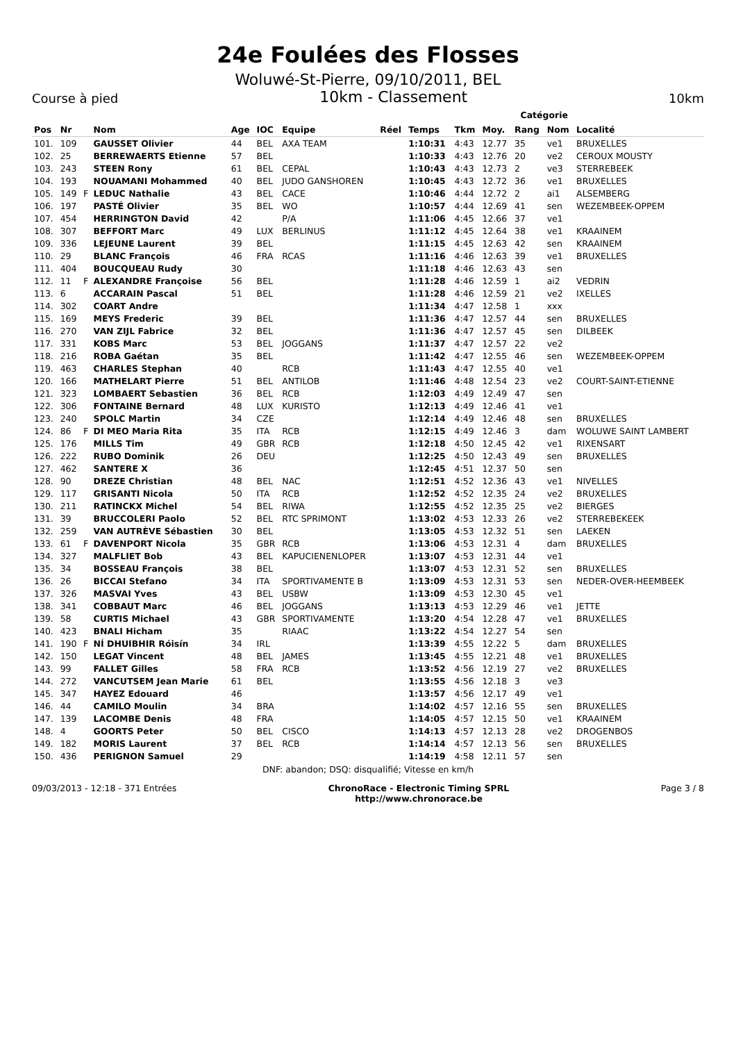24e Foulées des Flosses
Woluwé-St-Pierre, 09/10/2011, BEL
Course à pied 10km - Classement 10km
Catégorie
| Pos | Nr | | Nom | Age | IOC | Equipe | Réel | Temps | Tkm | Moy. | Rang | Nom | Localité |
| --- | --- | --- | --- | --- | --- | --- | --- | --- | --- | --- | --- | --- | --- |
| 101. | 109 | | GAUSSET Olivier | 44 | BEL | AXA TEAM | | 1:10:31 | 4:43 | 12.77 | 35 | ve1 | BRUXELLES |
| 102. | 25 | | BERREWAERTS Etienne | 57 | BEL | | | 1:10:33 | 4:43 | 12.76 | 20 | ve2 | CEROUX MOUSTY |
| 103. | 243 | | STEEN Rony | 61 | BEL | CEPAL | | 1:10:43 | 4:43 | 12.73 | 2 | ve3 | STERREBEEK |
| 104. | 193 | | NOUAMANI Mohammed | 40 | BEL | JUDO GANSHOREN | | 1:10:45 | 4:43 | 12.72 | 36 | ve1 | BRUXELLES |
| 105. | 149 | F | LEDUC Nathalie | 43 | BEL | CACE | | 1:10:46 | 4:44 | 12.72 | 2 | ai1 | ALSEMBERG |
| 106. | 197 | | PASTÉ Olivier | 35 | BEL | WO | | 1:10:57 | 4:44 | 12.69 | 41 | sen | WEZEMBEEK-OPPEM |
| 107. | 454 | | HERRINGTON David | 42 | | P/A | | 1:11:06 | 4:45 | 12.66 | 37 | ve1 | |
| 108. | 307 | | BEFFORT Marc | 49 | LUX | BERLINUS | | 1:11:12 | 4:45 | 12.64 | 38 | ve1 | KRAAINEM |
| 109. | 336 | | LEJEUNE Laurent | 39 | BEL | | | 1:11:15 | 4:45 | 12.63 | 42 | sen | KRAAINEM |
| 110. | 29 | | BLANC François | 46 | FRA | RCAS | | 1:11:16 | 4:46 | 12.63 | 39 | ve1 | BRUXELLES |
| 111. | 404 | | BOUCQUEAU Rudy | 30 | | | | 1:11:18 | 4:46 | 12.63 | 43 | sen | |
| 112. | 11 | F | ALEXANDRE Françoise | 56 | BEL | | | 1:11:28 | 4:46 | 12.59 | 1 | ai2 | VEDRIN |
| 113. | 6 | | ACCARAIN Pascal | 51 | BEL | | | 1:11:28 | 4:46 | 12.59 | 21 | ve2 | IXELLES |
| 114. | 302 | | COART Andre | | | | | 1:11:34 | 4:47 | 12.58 | 1 | xxx | |
| 115. | 169 | | MEYS Frederic | 39 | BEL | | | 1:11:36 | 4:47 | 12.57 | 44 | sen | BRUXELLES |
| 116. | 270 | | VAN ZIJL Fabrice | 32 | BEL | | | 1:11:36 | 4:47 | 12.57 | 45 | sen | DILBEEK |
| 117. | 331 | | KOBS Marc | 53 | BEL | JOGGANS | | 1:11:37 | 4:47 | 12.57 | 22 | ve2 | |
| 118. | 216 | | ROBA Gaétan | 35 | BEL | | | 1:11:42 | 4:47 | 12.55 | 46 | sen | WEZEMBEEK-OPPEM |
| 119. | 463 | | CHARLES Stephan | 40 | | RCB | | 1:11:43 | 4:47 | 12.55 | 40 | ve1 | |
| 120. | 166 | | MATHELART Pierre | 51 | BEL | ANTILOB | | 1:11:46 | 4:48 | 12.54 | 23 | ve2 | COURT-SAINT-ETIENNE |
| 121. | 323 | | LOMBAERT Sebastien | 36 | BEL | RCB | | 1:12:03 | 4:49 | 12.49 | 47 | sen | |
| 122. | 306 | | FONTAINE Bernard | 48 | LUX | KURISTO | | 1:12:13 | 4:49 | 12.46 | 41 | ve1 | |
| 123. | 240 | | SPOLC Martin | 34 | CZE | | | 1:12:14 | 4:49 | 12.46 | 48 | sen | BRUXELLES |
| 124. | 86 | F | DI MEO Maria Rita | 35 | ITA | RCB | | 1:12:15 | 4:49 | 12.46 | 3 | dam | WOLUWE SAINT LAMBERT |
| 125. | 176 | | MILLS Tim | 49 | GBR | RCB | | 1:12:18 | 4:50 | 12.45 | 42 | ve1 | RIXENSART |
| 126. | 222 | | RUBO Dominik | 26 | DEU | | | 1:12:25 | 4:50 | 12.43 | 49 | sen | BRUXELLES |
| 127. | 462 | | SANTERE X | 36 | | | | 1:12:45 | 4:51 | 12.37 | 50 | sen | |
| 128. | 90 | | DREZE Christian | 48 | BEL | NAC | | 1:12:51 | 4:52 | 12.36 | 43 | ve1 | NIVELLES |
| 129. | 117 | | GRISANTI Nicola | 50 | ITA | RCB | | 1:12:52 | 4:52 | 12.35 | 24 | ve2 | BRUXELLES |
| 130. | 211 | | RATINCKX Michel | 54 | BEL | RIWA | | 1:12:55 | 4:52 | 12.35 | 25 | ve2 | BIERGES |
| 131. | 39 | | BRUCCOLERI Paolo | 52 | BEL | RTC SPRIMONT | | 1:13:02 | 4:53 | 12.33 | 26 | ve2 | STERREBEKEEK |
| 132. | 259 | | VAN AUTRÈVE Sébastien | 30 | BEL | | | 1:13:05 | 4:53 | 12.32 | 51 | sen | LAEKEN |
| 133. | 61 | F | DAVENPORT Nicola | 35 | GBR | RCB | | 1:13:06 | 4:53 | 12.31 | 4 | dam | BRUXELLES |
| 134. | 327 | | MALFLIET Bob | 43 | BEL | KAPUCIENENLOPER | | 1:13:07 | 4:53 | 12.31 | 44 | ve1 | |
| 135. | 34 | | BOSSEAU François | 38 | BEL | | | 1:13:07 | 4:53 | 12.31 | 52 | sen | BRUXELLES |
| 136. | 26 | | BICCAI Stefano | 34 | ITA | SPORTIVAMENTE B | | 1:13:09 | 4:53 | 12.31 | 53 | sen | NEDER-OVER-HEEMBEEK |
| 137. | 326 | | MASVAI Yves | 43 | BEL | USBW | | 1:13:09 | 4:53 | 12.30 | 45 | ve1 | |
| 138. | 341 | | COBBAUT Marc | 46 | BEL | JOGGANS | | 1:13:13 | 4:53 | 12.29 | 46 | ve1 | JETTE |
| 139. | 58 | | CURTIS Michael | 43 | GBR | SPORTIVAMENTE | | 1:13:20 | 4:54 | 12.28 | 47 | ve1 | BRUXELLES |
| 140. | 423 | | BNALI Hicham | 35 | | RIAAC | | 1:13:22 | 4:54 | 12.27 | 54 | sen | |
| 141. | 190 | F | NÍ DHUIBHIR Róisín | 34 | IRL | | | 1:13:39 | 4:55 | 12.22 | 5 | dam | BRUXELLES |
| 142. | 150 | | LEGAT Vincent | 48 | BEL | JAMES | | 1:13:45 | 4:55 | 12.21 | 48 | ve1 | BRUXELLES |
| 143. | 99 | | FALLET Gilles | 58 | FRA | RCB | | 1:13:52 | 4:56 | 12.19 | 27 | ve2 | BRUXELLES |
| 144. | 272 | | VANCUTSEM Jean Marie | 61 | BEL | | | 1:13:55 | 4:56 | 12.18 | 3 | ve3 | |
| 145. | 347 | | HAYEZ Edouard | 46 | | | | 1:13:57 | 4:56 | 12.17 | 49 | ve1 | |
| 146. | 44 | | CAMILO Moulin | 34 | BRA | | | 1:14:02 | 4:57 | 12.16 | 55 | sen | BRUXELLES |
| 147. | 139 | | LACOMBE Denis | 48 | FRA | | | 1:14:05 | 4:57 | 12.15 | 50 | ve1 | KRAAINEM |
| 148. | 4 | | GOORTS Peter | 50 | BEL | CISCO | | 1:14:13 | 4:57 | 12.13 | 28 | ve2 | DROGENBOS |
| 149. | 182 | | MORIS Laurent | 37 | BEL | RCB | | 1:14:14 | 4:57 | 12.13 | 56 | sen | BRUXELLES |
| 150. | 436 | | PERIGNON Samuel | 29 | | | | 1:14:19 | 4:58 | 12.11 | 57 | sen | |
DNF: abandon; DSQ: disqualifié; Vitesse en km/h
09/03/2013 - 12:18 - 371 Entrées ChronoRace - Electronic Timing SPRL
http://www.chronorace.be Page 3 / 8